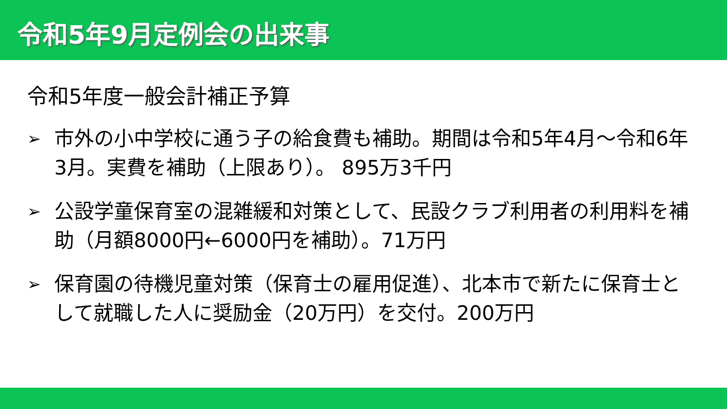令和5年9月定例会の出来事
令和5年度一般会計補正予算
➢ 市外の小中学校に通う子の給食費も補助。期間は令和5年4月～令和6年3月。実費を補助（上限あり）。 895万3千円
➢ 公設学童保育室の混雑緩和対策として、民設クラブ利用者の利用料を補助（月額8000円←6000円を補助）。71万円
➢ 保育園の待機児童対策（保育士の雇用促進）、北本市で新たに保育士として就職した人に奨励金（20万円）を交付。200万円